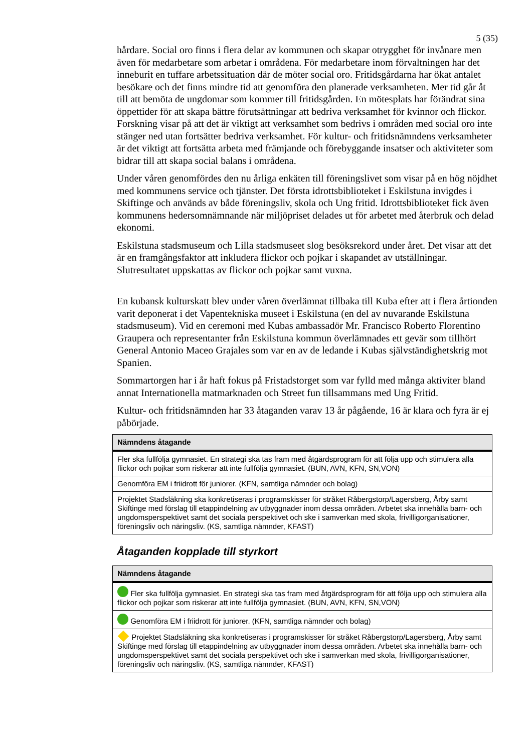5 (35)
hårdare. Social oro finns i flera delar av kommunen och skapar otrygghet för invånare men även för medarbetare som arbetar i områdena. För medarbetare inom förvaltningen har det inneburit en tuffare arbetssituation där de möter social oro. Fritidsgårdarna har ökat antalet besökare och det finns mindre tid att genomföra den planerade verksamheten. Mer tid går åt till att bemöta de ungdomar som kommer till fritidsgården. En mötesplats har förändrat sina öppettider för att skapa bättre förutsättningar att bedriva verksamhet för kvinnor och flickor.
Forskning visar på att det är viktigt att verksamhet som bedrivs i områden med social oro inte stänger ned utan fortsätter bedriva verksamhet. För kultur- och fritidsnämndens verksamheter är det viktigt att fortsätta arbeta med främjande och förebyggande insatser och aktiviteter som bidrar till att skapa social balans i områdena.
Under våren genomfördes den nu årliga enkäten till föreningslivet som visar på en hög nöjdhet med kommunens service och tjänster. Det första idrottsbiblioteket i Eskilstuna invigdes i Skiftinge och används av både föreningsliv, skola och Ung fritid. Idrottsbiblioteket fick även kommunens hedersomnämnande när miljöpriset delades ut för arbetet med återbruk och delad ekonomi.
Eskilstuna stadsmuseum och Lilla stadsmuseet slog besöksrekord under året. Det visar att det är en framgångsfaktor att inkludera flickor och pojkar i skapandet av utställningar. Slutresultatet uppskattas av flickor och pojkar samt vuxna.
En kubansk kulturskatt blev under våren överlämnat tillbaka till Kuba efter att i flera årtionden varit deponerat i det Vapentekniska museet i Eskilstuna (en del av nuvarande Eskilstuna stadsmuseum). Vid en ceremoni med Kubas ambassadör Mr. Francisco Roberto Florentino Graupera och representanter från Eskilstuna kommun överlämnades ett gevär som tillhört General Antonio Maceo Grajales som var en av de ledande i Kubas självständighetskrig mot Spanien.
Sommartorgen har i år haft fokus på Fristadstorget som var fylld med många aktiviter bland annat Internationella matmarknaden och Street fun tillsammans med Ung Fritid.
Kultur- och fritidsnämnden har 33 åtaganden varav 13 år pågående, 16 är klara och fyra är ej påbörjade.
| Nämndens åtagande |
| --- |
| Fler ska fullfölja gymnasiet. En strategi ska tas fram med åtgärdsprogram för att följa upp och stimulera alla flickor och pojkar som riskerar att inte fullfölja gymnasiet. (BUN, AVN, KFN, SN,VON) |
| Genomföra EM i friidrott för juniorer. (KFN, samtliga nämnder och bolag) |
| Projektet Stadsläkning ska konkretiseras i programskisser för stråket Råbergstorp/Lagersberg, Årby samt Skiftinge med förslag till etappindelning av utbyggnader inom dessa områden. Arbetet ska innehålla barn- och ungdomsperspektivet samt det sociala perspektivet och ske i samverkan med skola, frivilligorganisationer, föreningsliv och näringsliv. (KS, samtliga nämnder, KFAST) |
Åtaganden kopplade till styrkort
| Nämndens åtagande |
| --- |
| Fler ska fullfölja gymnasiet. En strategi ska tas fram med åtgärdsprogram för att följa upp och stimulera alla flickor och pojkar som riskerar att inte fullfölja gymnasiet. (BUN, AVN, KFN, SN,VON) |
| Genomföra EM i friidrott för juniorer. (KFN, samtliga nämnder och bolag) |
| Projektet Stadsläkning ska konkretiseras i programskisser för stråket Råbergstorp/Lagersberg, Årby samt Skiftinge med förslag till etappindelning av utbyggnader inom dessa områden. Arbetet ska innehålla barn- och ungdomsperspektivet samt det sociala perspektivet och ske i samverkan med skola, frivilligorganisationer, föreningsliv och näringsliv. (KS, samtliga nämnder, KFAST) |